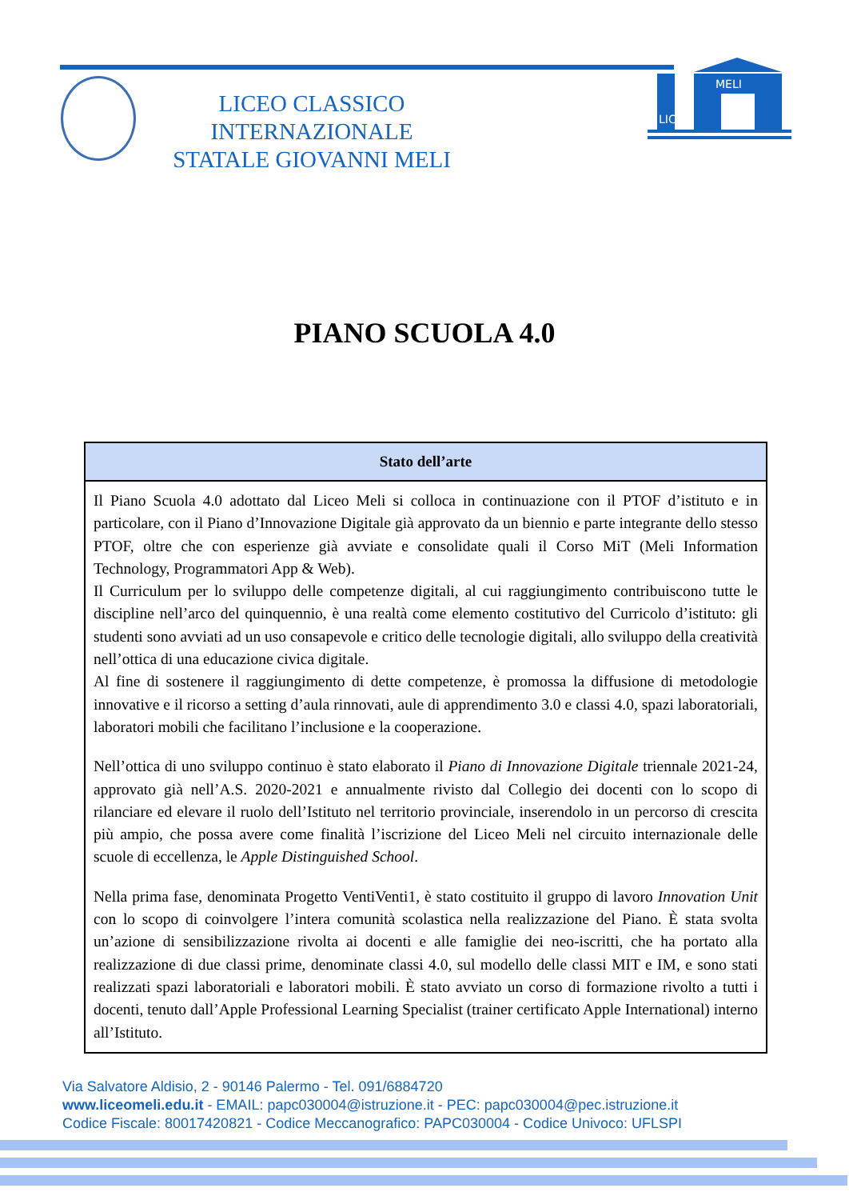LICEO CLASSICO INTERNAZIONALE
STATALE GIOVANNI MELI
MELI
LICEO
PIANO SCUOLA 4.0
| Stato dell’arte |
| --- |
| Il Piano Scuola 4.0 adottato dal Liceo Meli si colloca in continuazione con il PTOF d’istituto e in particolare, con il Piano d’Innovazione Digitale già approvato da un biennio e parte integrante dello stesso PTOF, oltre che con esperienze già avviate e consolidate quali il Corso MiT (Meli Information Technology, Programmatori App & Web). Il Curriculum per lo sviluppo delle competenze digitali, al cui raggiungimento contribuiscono tutte le discipline nell’arco del quinquennio, è una realtà come elemento costitutivo del Curricolo d’istituto: gli studenti sono avviati ad un uso consapevole e critico delle tecnologie digitali, allo sviluppo della creatività nell’ottica di una educazione civica digitale. Al fine di sostenere il raggiungimento di dette competenze, è promossa la diffusione di metodologie innovative e il ricorso a setting d’aula rinnovati, aule di apprendimento 3.0 e classi 4.0, spazi laboratoriali, laboratori mobili che facilitano l’inclusione e la cooperazione. Nell’ottica di uno sviluppo continuo è stato elaborato il Piano di Innovazione Digitale triennale 2021-24, approvato già nell’A.S. 2020-2021 e annualmente rivisto dal Collegio dei docenti con lo scopo di rilanciare ed elevare il ruolo dell’Istituto nel territorio provinciale, inserendolo in un percorso di crescita più ampio, che possa avere come finalità l’iscrizione del Liceo Meli nel circuito internazionale delle scuole di eccellenza, le Apple Distinguished School . Nella prima fase, denominata Progetto VentiVenti1, è stato costituito il gruppo di lavoro Innovation Unit con lo scopo di coinvolgere l’intera comunità scolastica nella realizzazione del Piano. È stata svolta un’azione di sensibilizzazione rivolta ai docenti e alle famiglie dei neo-iscritti, che ha portato alla realizzazione di due classi prime, denominate classi 4.0, sul modello delle classi MIT e IM, e sono stati realizzati spazi laboratoriali e laboratori mobili. È stato avviato un corso di formazione rivolto a tutti i docenti, tenuto dall’Apple Professional Learning Specialist (trainer certificato Apple International) interno all’Istituto. |
Via Salvatore Aldisio, 2 - 90146 Palermo - Tel. 091/6884720
www.liceomeli.edu.it - EMAIL: papc030004@istruzione.it - PEC: papc030004@pec.istruzione.it
Codice Fiscale: 80017420821 - Codice Meccanografico: PAPC030004 - Codice Univoco: UFLSPI